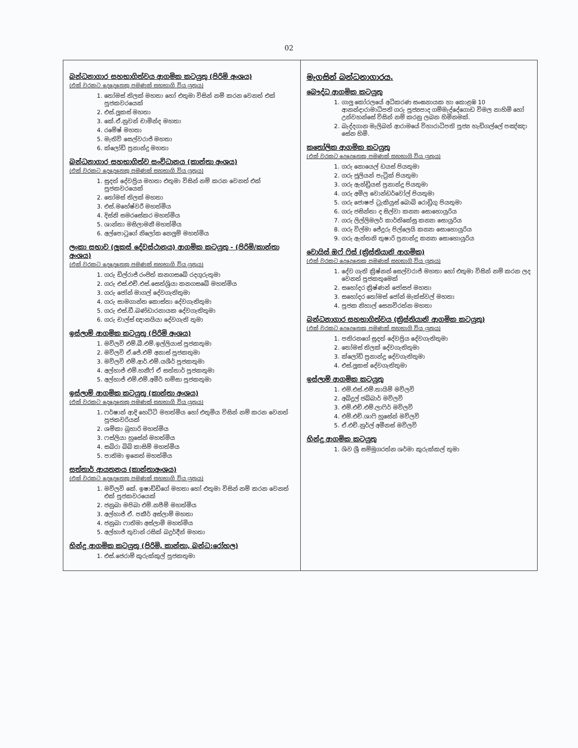02
| බන්ධනාගාර සහභාගිත්වය ආගමික කටයුතු (පිරිමි අංශය) (එක් වරකට දෙදෙනෙකු පමණක් සහභාගි විය යුතුය) 1. තෝමස් තිලක් මහතා හෝ එතුමා විසින් නම් කරන වෙනත් එක් පූජකවරයෙක් 2. එස්.ලූකස් මහතා 3. කේ.ඒ.නුවන් චාමින්ද මහතා 4. රමේෂ් මහතා 5. මැතිව් සෙල්වරාජ් මහතා 6. ක්ලෝඩ් ප්‍රනාන්දු මහතා බන්ධනාගාර සහභාගිත්ව සංවිධානය (කාන්තා අංශය) (එක් වරකට දෙදෙනෙකු පමණක් සහභාගි විය යුතුය) 1. සුදත් දේවප්‍රිය මහතා එතුමා විසින් නම් කරන වෙනත් එක් පූජකවරයෙක් 2. තෝමස් තිලක් මහතා 3. එස්.මහේෂ්වරී මහත්මිය 4. දිස්නි සමරසේකර මහත්මිය 5. ශාන්තා මසිලාමනී මහත්මිය 6. අල්පොටුගේ නිලෝක නෙලුම් මහත්මිය ලංකා සභාව (ලූකස් දේවස්ථානය) ආගමික කටයුතු - (පිරිමි/කාන්තා අංශය) (එක් වරකට දෙදෙනෙකු පමණක් සහභාගි විය යුතුය) 1. ගරු ඩිල්රාජ් රංජිත් කනගසබේ රදගුරුතුමා 2. ගරු එස්.එච්.එස්.සෙත්ශ්‍රියා කනගසබේ මහත්මිය 3. ගරු ජෝන් මාගල් දේවගැතිතුමා 4. ගරු සාමගාන්ත කොස්තා දේවගැතිතුමා 5. ගරු එස්.ඩී.බණ්ඩාරනායක දේවගැතිතුමා 6. ගරු චාල්ස් ඥානයියා දේවගැති තුමා ඉස්ලාම් ආගමික කටයුතු (පිරිමි අංශය) 1. මව්ලවි එම්.බී.එම්.ඉල්ලියාස් පූජකතුමා 2. මව්ලවි ඒ.ජේ.එම් අනාස් පූජකතුමා 3. මව්ලවි එම්.ආර්.එම්.යශීර් පූජකතුමා 4. අල්හාජ් එම්.හනීෆ් ඒ සත්තාර් පූජකතුමා 5. අල්හාජ් එම්.එම්.අමීර් හම්සා පූජකතුමා ඉස්ලාම් ආගමික කටයුතු (කාන්තා අංශය) (එක් වරකට දෙදෙනෙකු පමණක් සහභාගි විය යුතුය) 1. ෆර්ෂාන් ආදි හෙට්ටි මහත්මිය හෝ එතුමිය විසින් නම් කරන වෙනත් පූජකවරියක් 2. ශම්කා බුහාරි මහත්මිය 3. ෆස්ලියා හුසේන් මහත්මිය 4. සබිරා බිබි කාසිම් මහත්මිය 5. පාතිමා ඉනෙත් මහත්මිය සත්තාර් ආයතනය (කාන්තාඅංශය) (එක් වරකට දෙදෙනෙකු පමණක් සහභාගි විය යුතුය) 1. මව්ලවි කේ. ඉෂාඩ්ඩිගේ මහතා හෝ එතුමා විසින් නම් කරන වෙනත් එක් පූජකවරයෙක් 2. ජනුබා මපිබා එම්.නපීම් මහත්මිය 3. අල්හාජ් ඒ. පකීර් අස්ලාම් මහතා 4. ජනුබා ෆාතිමා අස්ලාමි මහත්මිය 5. අල්හාජ් තුවාන් රසික් බදුර්දීන් මහතා හින්දු ආගමික කටයුතු (පිරිමි, කාන්තා, බන්ධ:රෝහල) 1. එස්.ජෙරාම් කුරුක්කුල් පූජකතුමා | මැගසින් බන්ධනාගාරය. බෞද්ධ ආගමික කටයුතු 1. ගාලු කෝරලයේ අධිකරණ සංඝනායක හා කොළඹ 10 ආනන්දාරාමාධිපති ගරු පූජ්‍යපාද ගම්මැද්දේගොඩ විමල නාහිමි හෝ උන්වහන්සේ විසින් නම් කරනු ලබන හිමිනමක්. 2. බැද්දගාන මැලිබන් ආරාමයේ විහාරාධිපති පූජ්‍ය හැඩිගල්ලේ පඤ්ඤා සේන හිමි. කතෝලික ආගමික කටයුතු (එක් වරකට දෙදෙනෙකු පමණක් සහභාගි විය යුතුය) 1. ගරු නොයෙල් ඩයස් පියතුමා 2. ගරු ජූලියන් පැට්‍රික් පියතුමා 3. ගරු ඇන්ඩ්‍රියස් ප්‍රනාන්දු පියතුමා 4. ගරු අමිල වොන්ඩර්වෝල් පියතුමා 5. ගරු ජොෂප් ට්‍රැකියුස් බොබි රොඩ්‍රිගු පියතුමා 6. ගරු ජසින්තා ද සිල්වා කන්‍යා සොහොයුරිය 7. ගරු ලිල්ලිමලර් කාර්තිකේසු කන්‍යා සොයුරිය 8. ගරු විල්මා ජේදුරු පිල්ලෙයි කන්‍යා සොහොයුරිය 9. ගරු ඇන්තනි තුෂාරි ප්‍රනාන්දු කන්‍යා සොහොයුරිය වොයිස් ඔෆ් ෆිස් (ක්‍රිස්තියානි ආගමික) (එක් වරකට දෙදෙනෙකු පමණක් සහභාගි විය යුතුය) 1. දේව ගැති ක්‍රිෂ්නන් සෙල්වරාජ් මහතා හෝ එතුමා විසින් නම් කරන ලද වෙනත් පූජකතුමෙක් 2. සහෝදර ක්‍රිෂ්ණන් ජෝසප් මහතා 3. සහෝදර තෝමස් ජෝන් මැක්ස්වල් මහතා 4. පූජක නිහාල් සෙනවිරත්න මහතා බන්ධනාගාර සහභාගිත්වය (ක්‍රිස්තියානි ආගමික කටයුතු) (එක් වරකට දෙදෙනෙකු පමණක් සහභාගි විය යුතුය) 1. පතිරනගේ සුදත් දේවප්‍රිය දේවගැතිතුමා 2. තෝමස් තිලක් දේවගැතිතුමා 3. ක්ලෝඩ් ප්‍රනාන්දු දේවගැතිතුමා 4. එස්.ලූකස් දේවගැතිතුමා ඉස්ලාම් ආගමික කටයුතු 1. එම්.එස්.එම්.තායිම් මව්ලවි 2. අබ්දුල් ජබ්බාර් මව්ලවි 3. එම්.එච්.එම්.ලාෆිර් මව්ලවි 4. එම්.එච්.ශාෆි හුසේන් මව්ලවි 5. ඒ.එච්.නුර්ල් අමීනස් මව්ලවි හින්දු ආගමික කටයුතු 1. ශිව ශ්‍රී සම්මුගරත්න ශර්මා කුරුක්කල් තුමා |